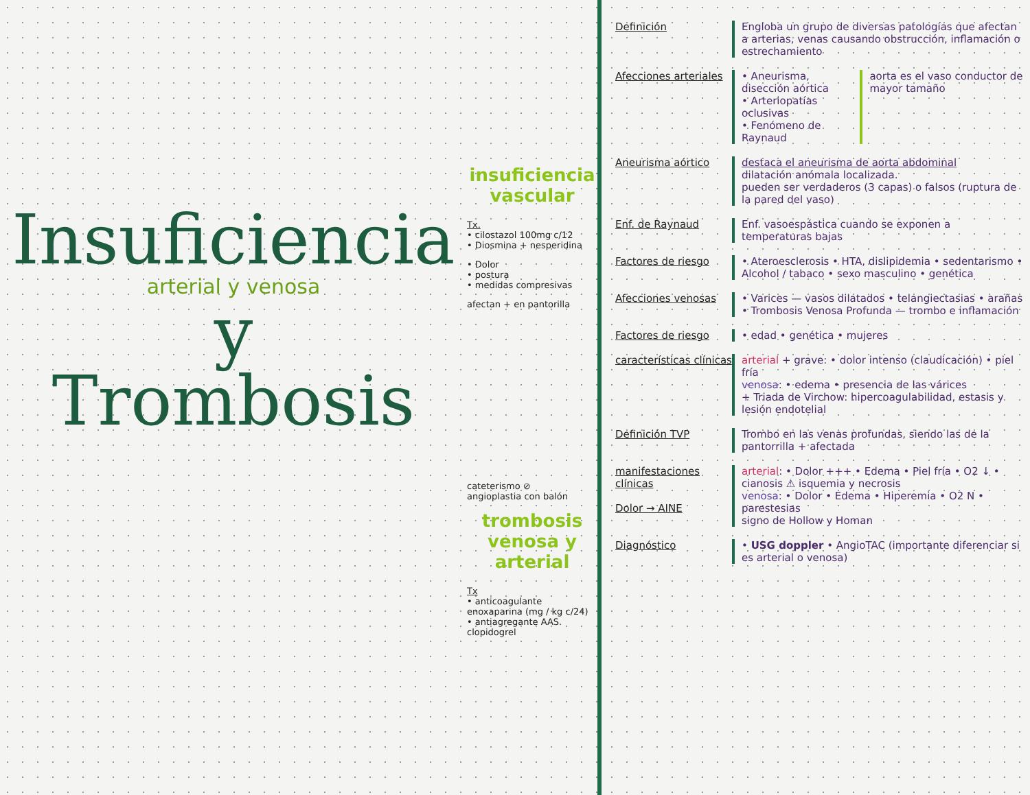Insuficiencia
arterial y venosa
y
Trombosis
insuficiencia vascular
Tx.
• cilostazol 100mg c/12
• Diosmina + nesperidina
• Dolor
• postura
• medidas compresivas
afectan + en pantorilla
cateterismo ⊘
angioplastia con balón
trombosis venosa y arterial
Tx
• anticoagulante enoxaparina (mg / kg c/24)
• antiagregante AAS. clopidogrel
Definición Engloba un grupo de diversas patologías que afectan a arterias, venas causando obstrucción, inflamación o estrechamiento
Afecciones arteriales
• Aneurisma, disección aórtica
• Arteriopatías oclusivas
• Fenómeno de Raynaud
aorta es el vaso conductor de mayor tamaño
Aneurisma aórtico destaca el aneurisma de aorta abdominal
dilatación anómala localizada.
pueden ser verdaderos (3 capas) o falsos (ruptura de la pared del vaso)
Enf. de Raynaud Enf. vasoespástica cuando se exponen a temperaturas bajas
Factores de riesgo • Ateroesclerosis • HTA, dislipidemia • sedentarismo • Alcohol / tabaco • sexo masculino • genética
Afecciones venosas • Varices — vasos dilatados • telangiectasias • arañas
• Trombosis Venosa Profunda — trombo e inflamación
Factores de riesgo • edad • genética • mujeres
características clínicas
arterial + grave: • dolor intenso (claudicación) • piel fría
venosa: • edema • presencia de las várices
+ Triada de Virchow: hipercoagulabilidad, estasis y lesión endotelial
Definición TVP Trombo en las venas profundas, siendo las de la pantorrilla + afectada
manifestaciones clínicas
Dolor → AINE
arterial: • Dolor +++ • Edema • Piel fría • O2 ↓ • cianosis ⚠ isquemia y necrosis
venosa: • Dolor • Edema • Hiperemia • O2 N • parestesias
signo de Hollow y Homan
Diagnóstico • USG doppler • AngioTAC (importante diferenciar si es arterial o venosa)